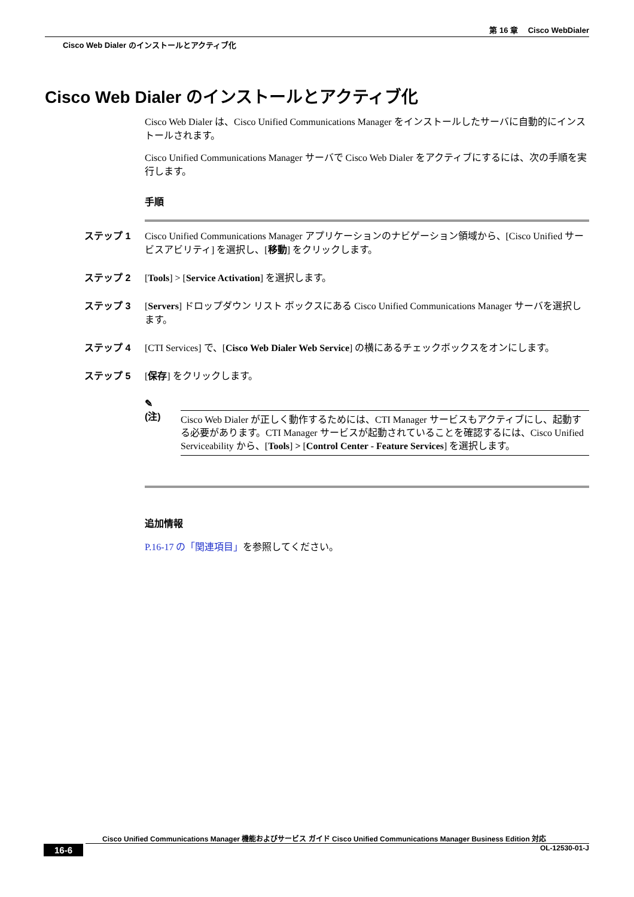第 16 章　 Cisco WebDialer
Cisco Web Dialer のインストールとアクティブ化
Cisco Web Dialer のインストールとアクティブ化
Cisco Web Dialer は、Cisco Unified Communications Manager をインストールしたサーバに自動的にインストールされます。
Cisco Unified Communications Manager サーバで Cisco Web Dialer をアクティブにするには、次の手順を実行します。
手順
ステップ 1 Cisco Unified Communications Manager アプリケーションのナビゲーション領域から、[Cisco Unified サービスアビリティ] を選択し、[移動] をクリックします。
ステップ 2 [Tools] > [Service Activation] を選択します。
ステップ 3 [Servers] ドロップダウン リスト ボックスにある Cisco Unified Communications Manager サーバを選択します。
ステップ 4 [CTI Services] で、[Cisco Web Dialer Web Service] の横にあるチェックボックスをオンにします。
ステップ 5 [保存] をクリックします。
✎
(注)
Cisco Web Dialer が正しく動作するためには、CTI Manager サービスもアクティブにし、起動する必要があります。CTI Manager サービスが起動されていることを確認するには、Cisco Unified Serviceability から、[Tools] > [Control Center - Feature Services] を選択します。
追加情報
P.16-17 の「関連項目」を参照してください。
Cisco Unified Communications Manager 機能およびサービス ガイド Cisco Unified Communications Manager Business Edition 対応
16-6 OL-12530-01-J